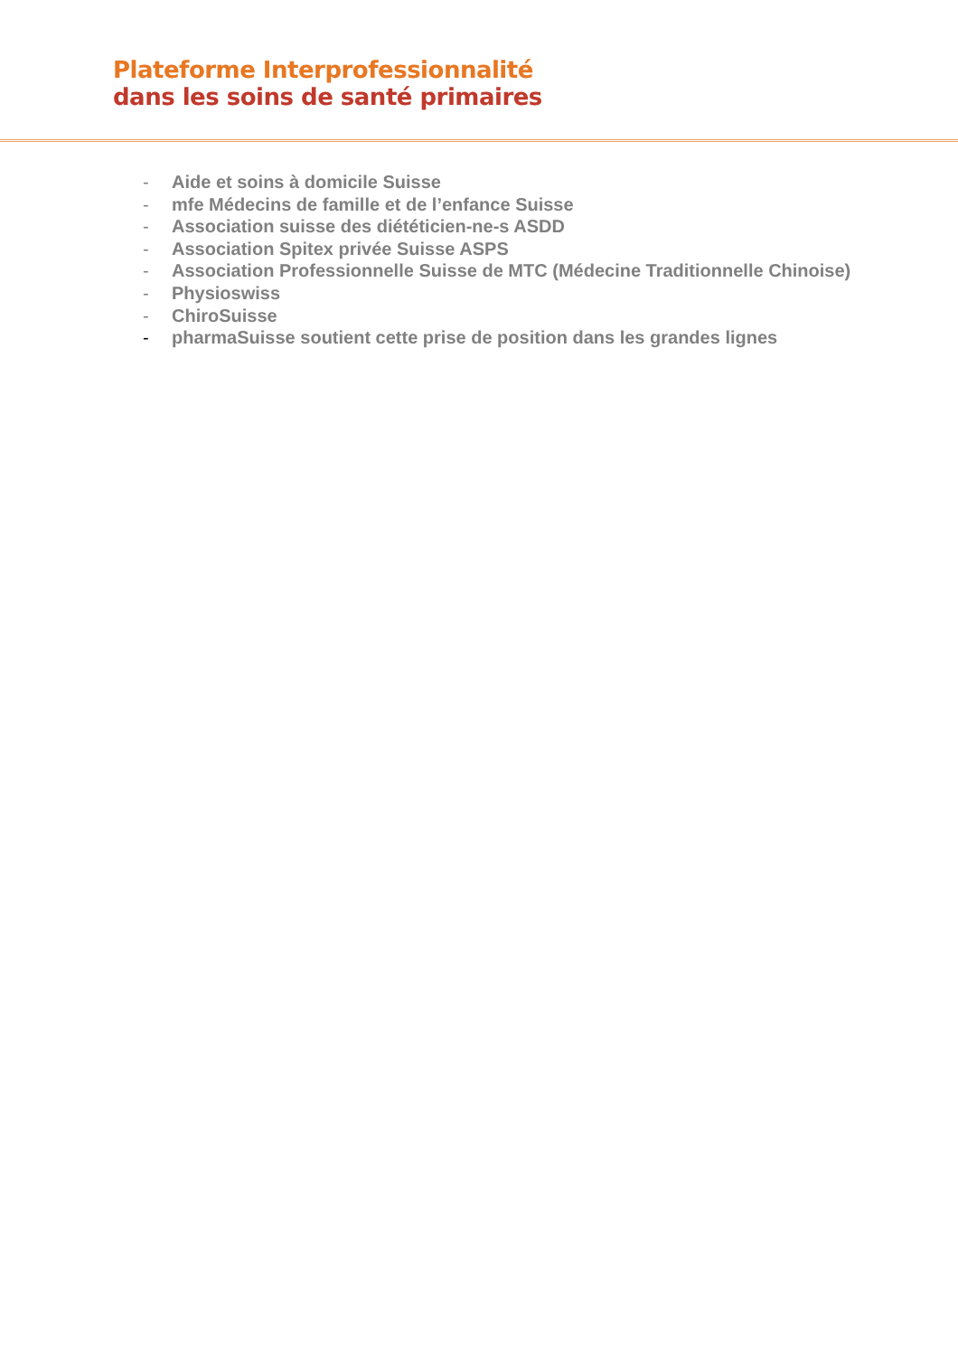Plateforme Interprofessionnalité
dans les soins de santé primaires
- Aide et soins à domicile Suisse
- mfe Médecins de famille et de l’enfance Suisse
- Association suisse des diététicien-ne-s ASDD
- Association Spitex privée Suisse ASPS
- Association Professionnelle Suisse de MTC (Médecine Traditionnelle Chinoise)
- Physioswiss
- ChiroSuisse
- pharmaSuisse soutient cette prise de position dans les grandes lignes